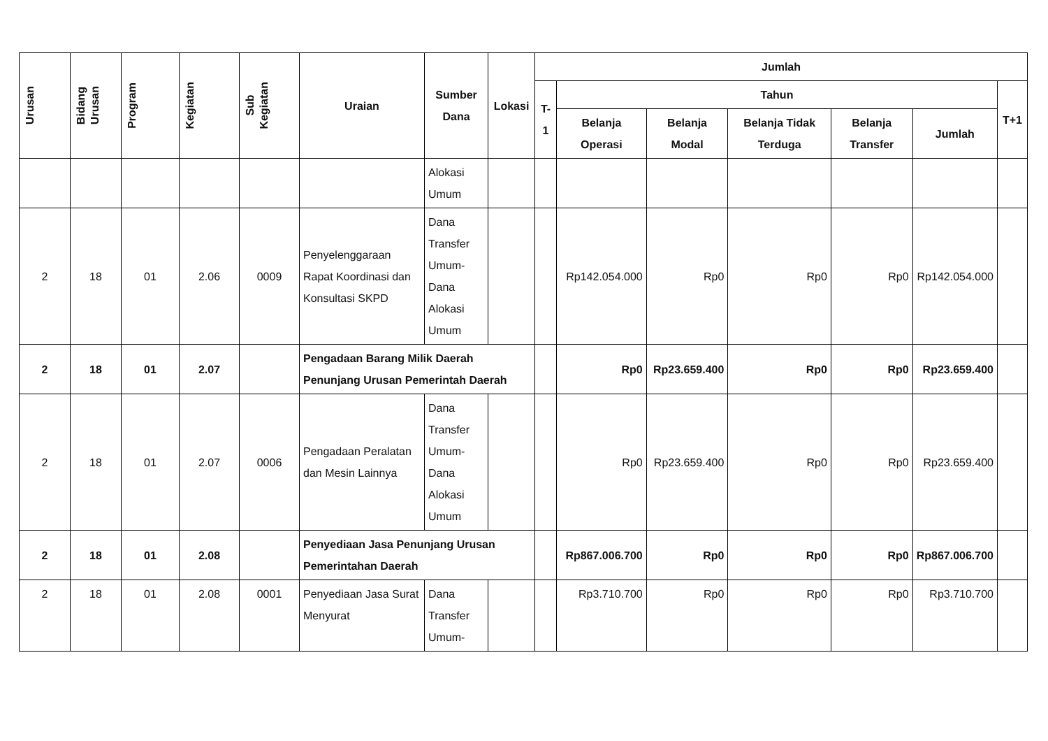| Urusan | Bidang Urusan | Program | Kegiatan | Sub Kegiatan | Uraian | Sumber Dana | Lokasi | Jumlah | | | | | | |
| --- | --- | --- | --- | --- | --- | --- | --- | --- | --- | --- | --- | --- | --- | --- |
| | | | | | | | | T-1 | Tahun | | | | | T+1 |
| | | | | | | | | | Belanja Operasi | Belanja Modal | Belanja Tidak Terduga | Belanja Transfer | Jumlah | |
| | | | | | | Alokasi Umum | | | | | | | | |
| 2 | 18 | 01 | 2.06 | 0009 | Penyelenggaraan Rapat Koordinasi dan Konsultasi SKPD | Dana Transfer Umum-Dana Alokasi Umum | | | Rp142.054.000 | Rp0 | Rp0 | Rp0 | Rp142.054.000 | |
| 2 | 18 | 01 | 2.07 | | Pengadaan Barang Milik Daerah Penunjang Urusan Pemerintah Daerah | | | | Rp0 | Rp23.659.400 | Rp0 | Rp0 | Rp23.659.400 | |
| 2 | 18 | 01 | 2.07 | 0006 | Pengadaan Peralatan dan Mesin Lainnya | Dana Transfer Umum-Dana Alokasi Umum | | | Rp0 | Rp23.659.400 | Rp0 | Rp0 | Rp23.659.400 | |
| 2 | 18 | 01 | 2.08 | | Penyediaan Jasa Penunjang Urusan Pemerintahan Daerah | | | | Rp867.006.700 | Rp0 | Rp0 | Rp0 | Rp867.006.700 | |
| 2 | 18 | 01 | 2.08 | 0001 | Penyediaan Jasa Surat Menyurat | Dana Transfer Umum- | | | Rp3.710.700 | Rp0 | Rp0 | Rp0 | Rp3.710.700 | |